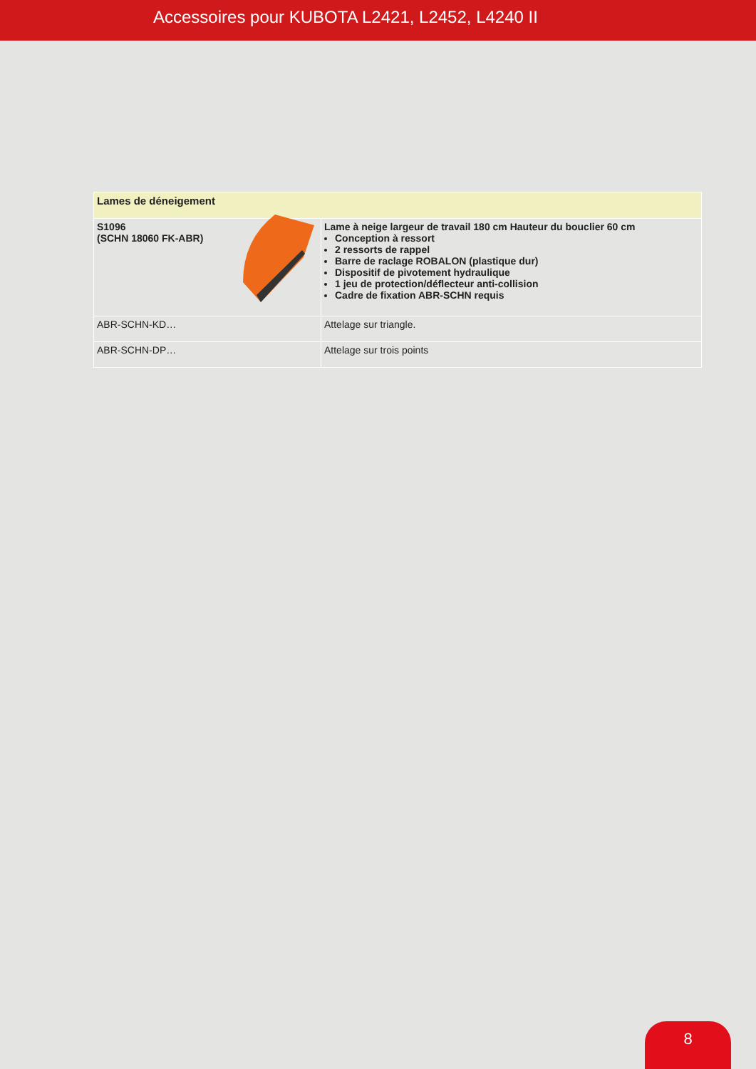Accessoires pour KUBOTA L2421, L2452, L4240 II
| Lames de déneigement | |
| --- | --- |
| S1096 (SCHN 18060 FK-ABR) | Lame à neige largeur de travail 180 cm Hauteur du bouclier 60 cm Conception à ressort 2 ressorts de rappel Barre de raclage ROBALON (plastique dur) Dispositif de pivotement hydraulique 1 jeu de protection/déflecteur anti-collision Cadre de fixation ABR-SCHN requis |
| ABR-SCHN-KD… | Attelage sur triangle. |
| ABR-SCHN-DP… | Attelage sur trois points |
8